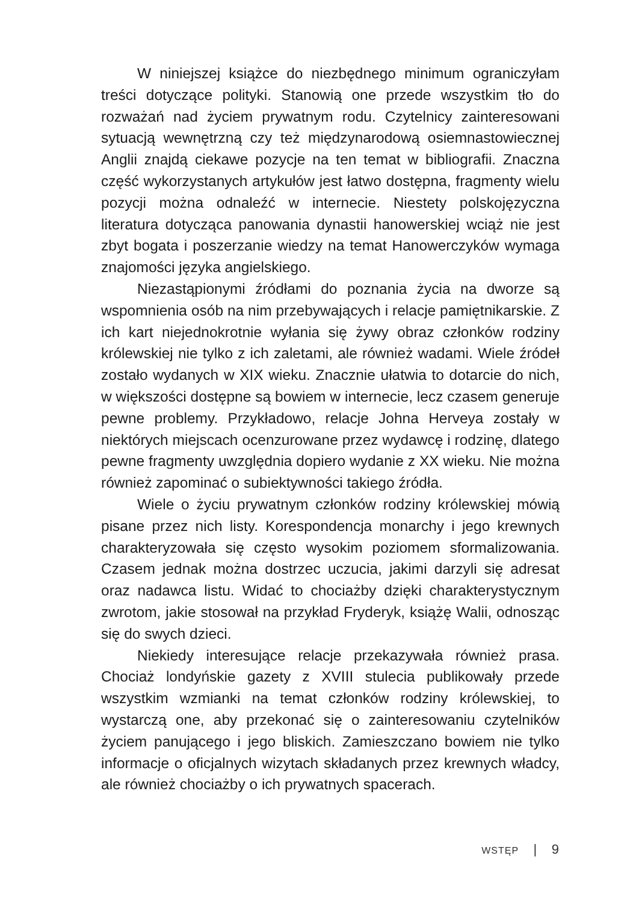W niniejszej książce do niezbędnego minimum ograniczyłam treści dotyczące polityki. Stanowią one przede wszystkim tło do rozważań nad życiem prywatnym rodu. Czytelnicy zainteresowani sytuacją wewnętrzną czy też międzynarodową osiemnastowiecznej Anglii znajdą ciekawe pozycje na ten temat w bibliografii. Znaczna część wykorzystanych artykułów jest łatwo dostępna, fragmenty wielu pozycji można odnaleźć w internecie. Niestety polskojęzyczna literatura dotycząca panowania dynastii hanowerskiej wciąż nie jest zbyt bogata i poszerzanie wiedzy na temat Hanowerczyków wymaga znajomości języka angielskiego.
Niezastąpionymi źródłami do poznania życia na dworze są wspomnienia osób na nim przebywających i relacje pamiętnikarskie. Z ich kart niejednokrotnie wyłania się żywy obraz członków rodziny królewskiej nie tylko z ich zaletami, ale również wadami. Wiele źródeł zostało wydanych w XIX wieku. Znacznie ułatwia to dotarcie do nich, w większości dostępne są bowiem w internecie, lecz czasem generuje pewne problemy. Przykładowo, relacje Johna Herveya zostały w niektórych miejscach ocenzurowane przez wydawcę i rodzinę, dlatego pewne fragmenty uwzględnia dopiero wydanie z XX wieku. Nie można również zapominać o subiektywności takiego źródła.
Wiele o życiu prywatnym członków rodziny królewskiej mówią pisane przez nich listy. Korespondencja monarchy i jego krewnych charakteryzowała się często wysokim poziomem sformalizowania. Czasem jednak można dostrzec uczucia, jakimi darzyli się adresat oraz nadawca listu. Widać to chociażby dzięki charakterystycznym zwrotom, jakie stosował na przykład Fryderyk, książę Walii, odnosząc się do swych dzieci.
Niekiedy interesujące relacje przekazywała również prasa. Chociaż londyńskie gazety z XVIII stulecia publikowały przede wszystkim wzmianki na temat członków rodziny królewskiej, to wystarczą one, aby przekonać się o zainteresowaniu czytelników życiem panującego i jego bliskich. Zamieszczano bowiem nie tylko informacje o oficjalnych wizytach składanych przez krewnych władcy, ale również chociażby o ich prywatnych spacerach.
WSTĘP | 9